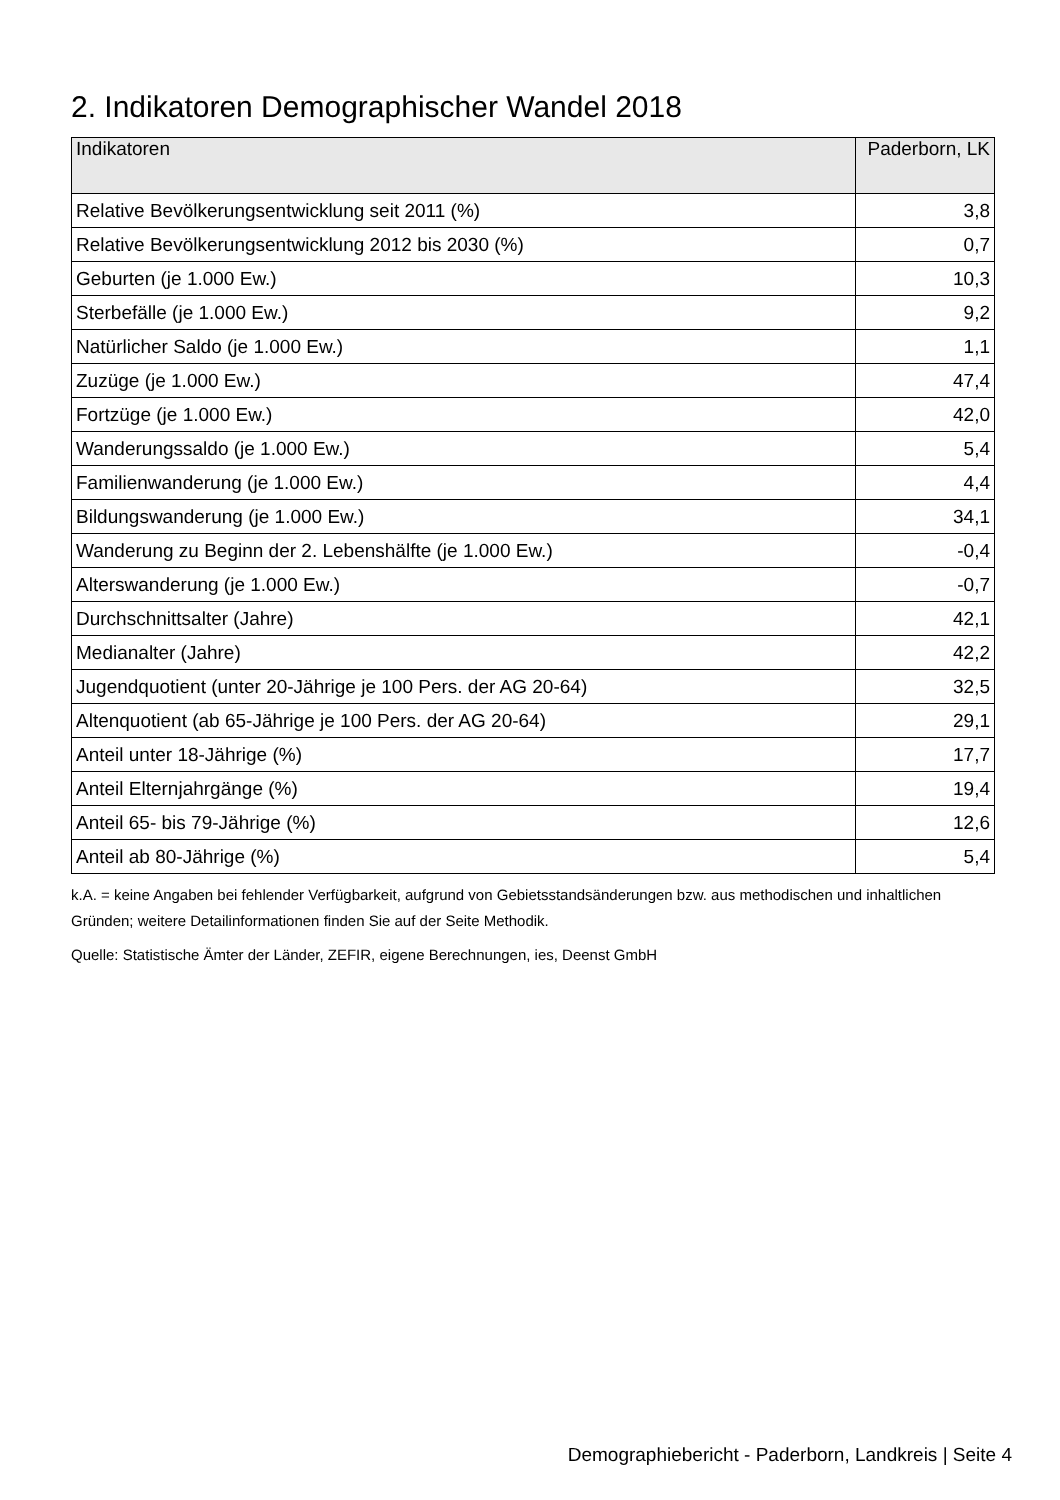2. Indikatoren Demographischer Wandel 2018
| Indikatoren | Paderborn, LK |
| --- | --- |
| Relative Bevölkerungsentwicklung seit 2011 (%) | 3,8 |
| Relative Bevölkerungsentwicklung 2012 bis 2030 (%) | 0,7 |
| Geburten (je 1.000 Ew.) | 10,3 |
| Sterbefälle (je 1.000 Ew.) | 9,2 |
| Natürlicher Saldo (je 1.000 Ew.) | 1,1 |
| Zuzüge (je 1.000 Ew.) | 47,4 |
| Fortzüge (je 1.000 Ew.) | 42,0 |
| Wanderungssaldo (je 1.000 Ew.) | 5,4 |
| Familienwanderung (je 1.000 Ew.) | 4,4 |
| Bildungswanderung (je 1.000 Ew.) | 34,1 |
| Wanderung zu Beginn der 2. Lebenshälfte (je 1.000 Ew.) | -0,4 |
| Alterswanderung (je 1.000 Ew.) | -0,7 |
| Durchschnittsalter (Jahre) | 42,1 |
| Medianalter (Jahre) | 42,2 |
| Jugendquotient (unter 20-Jährige je 100 Pers. der AG 20-64) | 32,5 |
| Altenquotient (ab 65-Jährige je 100 Pers. der AG 20-64) | 29,1 |
| Anteil unter 18-Jährige (%) | 17,7 |
| Anteil Elternjahrgänge (%) | 19,4 |
| Anteil 65- bis 79-Jährige (%) | 12,6 |
| Anteil ab 80-Jährige (%) | 5,4 |
k.A. = keine Angaben bei fehlender Verfügbarkeit, aufgrund von Gebietsstandsänderungen bzw. aus methodischen und inhaltlichen Gründen; weitere Detailinformationen finden Sie auf der Seite Methodik.
Quelle: Statistische Ämter der Länder, ZEFIR, eigene Berechnungen, ies, Deenst GmbH
Demographiebericht - Paderborn, Landkreis | Seite 4